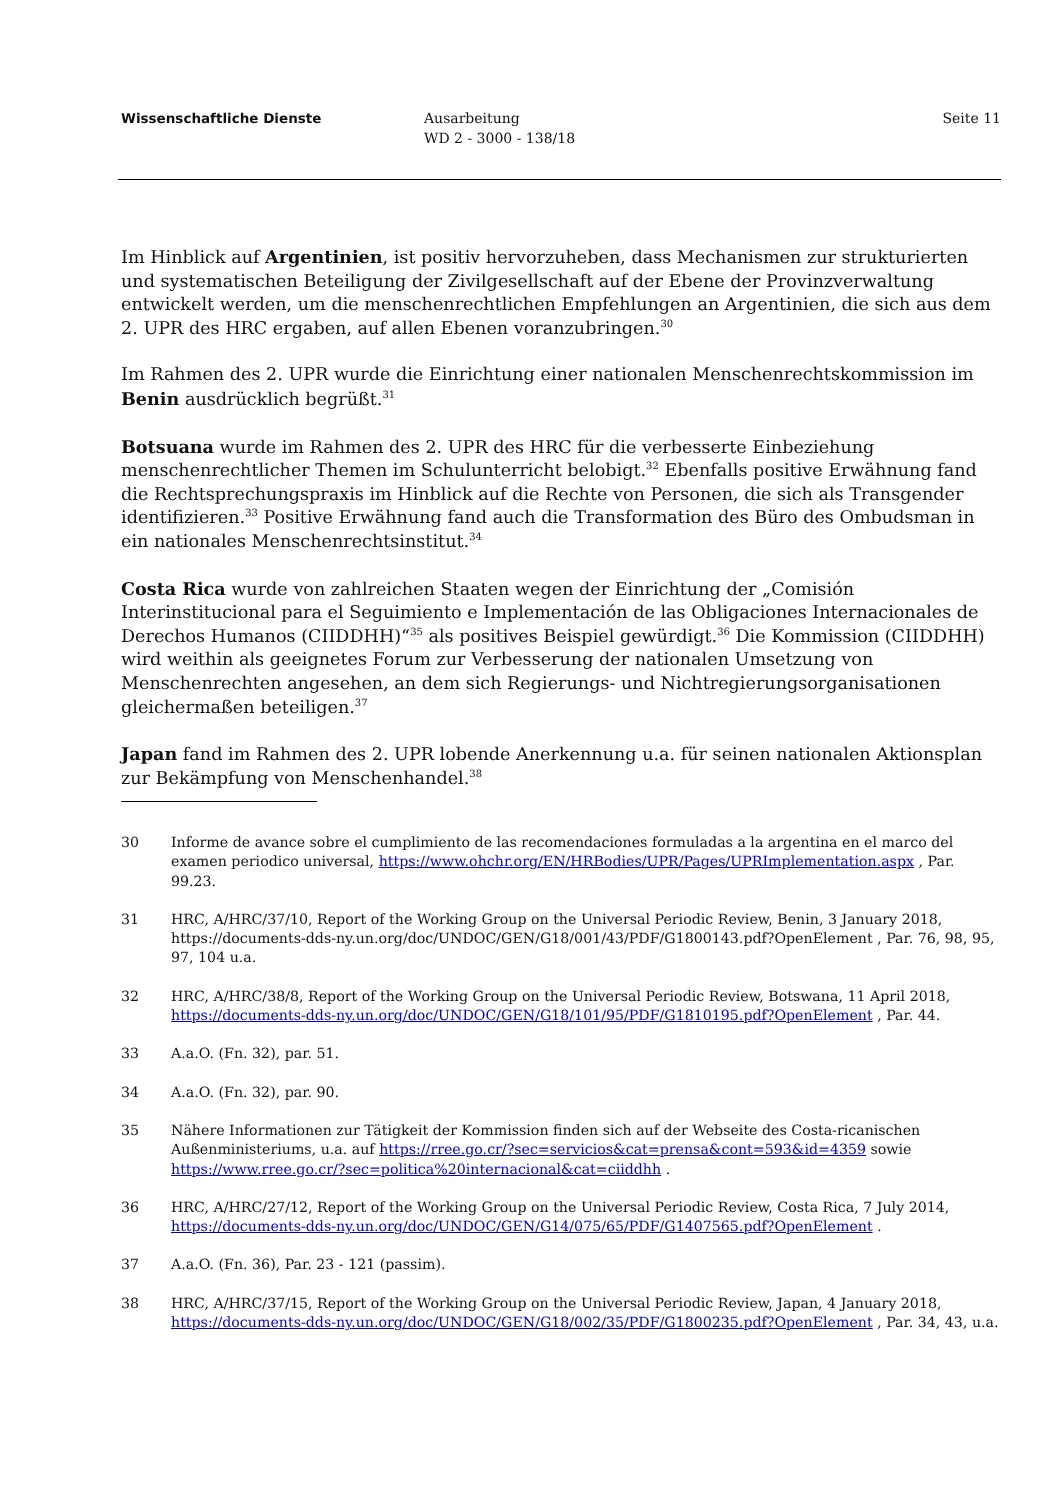Wissenschaftliche Dienste Ausarbeitung
WD 2 - 3000 - 138/18
Seite 11
Im Hinblick auf Argentinien, ist positiv hervorzuheben, dass Mechanismen zur strukturierten und systematischen Beteiligung der Zivilgesellschaft auf der Ebene der Provinzverwaltung entwickelt werden, um die menschenrechtlichen Empfehlungen an Argentinien, die sich aus dem 2. UPR des HRC ergaben, auf allen Ebenen voranzubringen.<sup>30</sup>
Im Rahmen des 2. UPR wurde die Einrichtung einer nationalen Menschenrechtskommission im Benin ausdrücklich begrüßt.<sup>31</sup>
Botsuana wurde im Rahmen des 2. UPR des HRC für die verbesserte Einbeziehung menschenrechtlicher Themen im Schulunterricht belobigt.<sup>32</sup> Ebenfalls positive Erwähnung fand die Rechtsprechungspraxis im Hinblick auf die Rechte von Personen, die sich als Transgender identifizieren.<sup>33</sup> Positive Erwähnung fand auch die Transformation des Büro des Ombudsman in ein nationales Menschenrechtsinstitut.<sup>34</sup>
Costa Rica wurde von zahlreichen Staaten wegen der Einrichtung der „Comisión Interinstitucional para el Seguimiento e Implementación de las Obligaciones Internacionales de Derechos Humanos (CIIDDHH)“<sup>35</sup> als positives Beispiel gewürdigt.<sup>36</sup> Die Kommission (CIIDDHH) wird weithin als geeignetes Forum zur Verbesserung der nationalen Umsetzung von Menschenrechten angesehen, an dem sich Regierungs- und Nichtregierungsorganisationen gleichermaßen beteiligen.<sup>37</sup>
Japan fand im Rahmen des 2. UPR lobende Anerkennung u.a. für seinen nationalen Aktionsplan zur Bekämpfung von Menschenhandel.<sup>38</sup>
30 Informe de avance sobre el cumplimiento de las recomendaciones formuladas a la argentina en el marco del examen periodico universal, https://www.ohchr.org/EN/HRBodies/UPR/Pages/UPRImplementation.aspx , Par. 99.23.
31 HRC, A/HRC/37/10, Report of the Working Group on the Universal Periodic Review, Benin, 3 January 2018, https://documents-dds-ny.un.org/doc/UNDOC/GEN/G18/001/43/PDF/G1800143.pdf?OpenElement , Par. 76, 98, 95, 97, 104 u.a.
32 HRC, A/HRC/38/8, Report of the Working Group on the Universal Periodic Review, Botswana, 11 April 2018, https://documents-dds-ny.un.org/doc/UNDOC/GEN/G18/101/95/PDF/G1810195.pdf?OpenElement , Par. 44.
33 A.a.O. (Fn. 32), par. 51.
34 A.a.O. (Fn. 32), par. 90.
35 Nähere Informationen zur Tätigkeit der Kommission finden sich auf der Webseite des Costa-ricanischen Außenministeriums, u.a. auf https://rree.go.cr/?sec=servicios&cat=prensa&cont=593&id=4359 sowie https://www.rree.go.cr/?sec=politica%20internacional&cat=ciiddhh .
36 HRC, A/HRC/27/12, Report of the Working Group on the Universal Periodic Review, Costa Rica, 7 July 2014, https://documents-dds-ny.un.org/doc/UNDOC/GEN/G14/075/65/PDF/G1407565.pdf?OpenElement .
37 A.a.O. (Fn. 36), Par. 23 - 121 (passim).
38 HRC, A/HRC/37/15, Report of the Working Group on the Universal Periodic Review, Japan, 4 January 2018, https://documents-dds-ny.un.org/doc/UNDOC/GEN/G18/002/35/PDF/G1800235.pdf?OpenElement , Par. 34, 43, u.a.